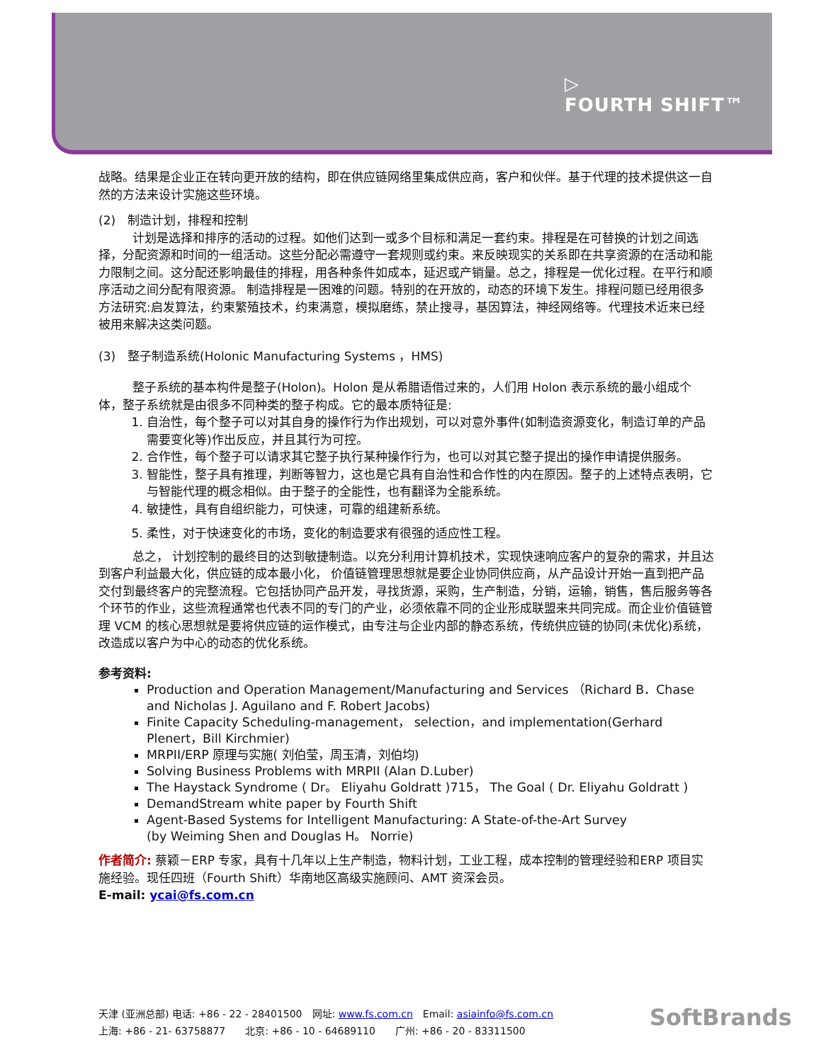▷
FOURTH SHIFT™
战略。结果是企业正在转向更开放的结构，即在供应链网络里集成供应商，客户和伙伴。基于代理的技术提供这一自然的方法来设计实施这些环境。
(2)　制造计划，排程和控制
计划是选择和排序的活动的过程。如他们达到一或多个目标和满足一套约束。排程是在可替换的计划之间选择，分配资源和时间的一组活动。这些分配必需遵守一套规则或约束。来反映现实的关系即在共享资源的在活动和能力限制之间。这分配还影响最佳的排程，用各种条件如成本，延迟或产销量。总之，排程是一优化过程。在平行和顺序活动之间分配有限资源。 制造排程是一困难的问题。特别的在开放的，动态的环境下发生。排程问题已经用很多方法研究:启发算法，约束繁殖技术，约束满意，模拟磨练，禁止搜寻，基因算法，神经网络等。代理技术近来已经被用来解决这类问题。
(3)　整子制造系统(Holonic Manufacturing Systems ，HMS)
整子系统的基本构件是整子(Holon)。Holon 是从希腊语借过来的，人们用 Holon 表示系统的最小组成个体，整子系统就是由很多不同种类的整子构成。它的最本质特征是:
1. 自治性，每个整子可以对其自身的操作行为作出规划，可以对意外事件(如制造资源变化，制造订单的产品需要变化等)作出反应，并且其行为可控。
2. 合作性，每个整子可以请求其它整子执行某种操作行为，也可以对其它整子提出的操作申请提供服务。
3. 智能性，整子具有推理，判断等智力，这也是它具有自治性和合作性的内在原因。整子的上述特点表明，它与智能代理的概念相似。由于整子的全能性，也有翻译为全能系统。
4. 敏捷性，具有自组织能力，可快速，可靠的组建新系统。
5. 柔性，对于快速变化的市场，变化的制造要求有很强的适应性工程。
总之， 计划控制的最终目的达到敏捷制造。以充分利用计算机技术，实现快速响应客户的复杂的需求，并且达到客户利益最大化，供应链的成本最小化， 价值链管理思想就是要企业协同供应商，从产品设计开始一直到把产品交付到最终客户的完整流程。它包括协同产品开发，寻找货源，采购，生产制造，分销，运输，销售，售后服务等各个环节的作业，这些流程通常也代表不同的专门的产业，必须依靠不同的企业形成联盟来共同完成。而企业价值链管理 VCM 的核心思想就是要将供应链的运作模式，由专注与企业内部的静态系统，传统供应链的协同(未优化)系统，改造成以客户为中心的动态的优化系统。
参考资料:
Production and Operation Management/Manufacturing and Services （Richard B．Chase and Nicholas J. Aguilano and F. Robert Jacobs)
Finite Capacity Scheduling-management， selection，and implementation(Gerhard Plenert，Bill Kirchmier)
MRPII/ERP 原理与实施( 刘伯莹，周玉清，刘伯均)
Solving Business Problems with MRPII (Alan D.Luber)
The Haystack Syndrome ( Dr。 Eliyahu Goldratt )715， The Goal ( Dr. Eliyahu Goldratt )
DemandStream white paper by Fourth Shift
Agent-Based Systems for Intelligent Manufacturing: A State-of-the-Art Survey
(by Weiming Shen and Douglas H。 Norrie)
作者简介: 蔡颖－ERP 专家，具有十几年以上生产制造，物料计划，工业工程，成本控制的管理经验和ERP 项目实施经验。现任四班（Fourth Shift）华南地区高级实施顾问、AMT 资深会员。
E-mail: ycai@fs.com.cn
天津 (亚洲总部) 电话: +86 - 22 - 28401500　网址: www.fs.com.cn　Email: asiainfo@fs.com.cn
上海: +86 - 21- 63758877　　北京: +86 - 10 - 64689110　　广州: +86 - 20 - 83311500
SoftBrands